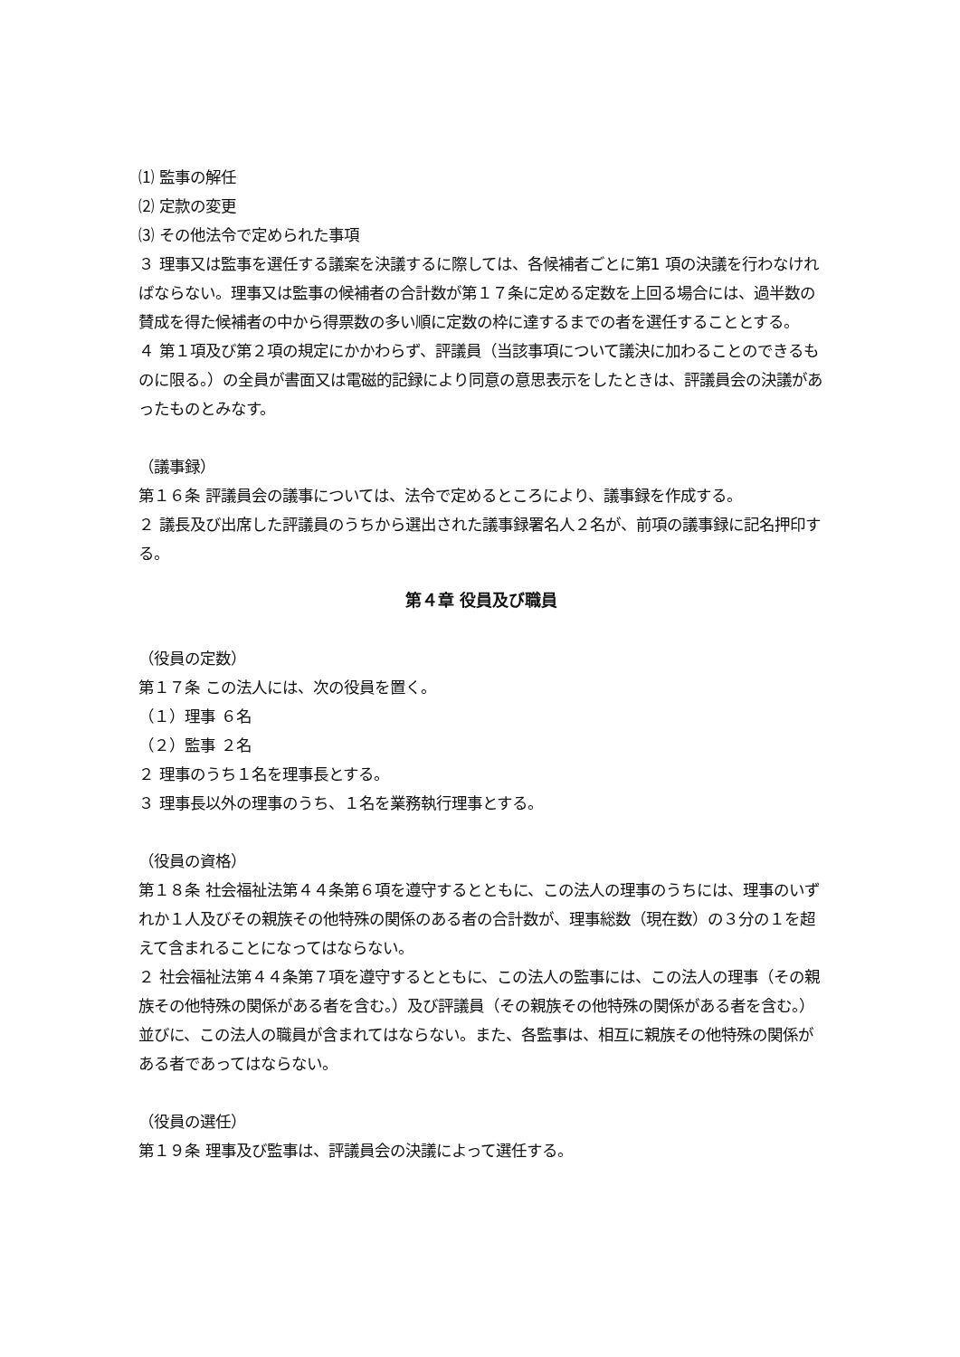⑴ 監事の解任
⑵ 定款の変更
⑶ その他法令で定められた事項
３ 理事又は監事を選任する議案を決議するに際しては、各候補者ごとに第1 項の決議を行わなければならない。理事又は監事の候補者の合計数が第１７条に定める定数を上回る場合には、過半数の賛成を得た候補者の中から得票数の多い順に定数の枠に達するまでの者を選任することとする。
４ 第１項及び第２項の規定にかかわらず、評議員（当該事項について議決に加わることのできるものに限る。）の全員が書面又は電磁的記録により同意の意思表示をしたときは、評議員会の決議があったものとみなす。
（議事録）
第１６条 評議員会の議事については、法令で定めるところにより、議事録を作成する。
２ 議長及び出席した評議員のうちから選出された議事録署名人２名が、前項の議事録に記名押印する。
第４章 役員及び職員
（役員の定数）
第１７条 この法人には、次の役員を置く。
（１）理事 ６名
（２）監事 ２名
２ 理事のうち１名を理事長とする。
３ 理事長以外の理事のうち、１名を業務執行理事とする。
（役員の資格）
第１８条 社会福祉法第４４条第６項を遵守するとともに、この法人の理事のうちには、理事のいずれか１人及びその親族その他特殊の関係のある者の合計数が、理事総数（現在数）の３分の１を超えて含まれることになってはならない。
２ 社会福祉法第４４条第７項を遵守するとともに、この法人の監事には、この法人の理事（その親族その他特殊の関係がある者を含む。）及び評議員（その親族その他特殊の関係がある者を含む。）並びに、この法人の職員が含まれてはならない。また、各監事は、相互に親族その他特殊の関係がある者であってはならない。
（役員の選任）
第１９条 理事及び監事は、評議員会の決議によって選任する。